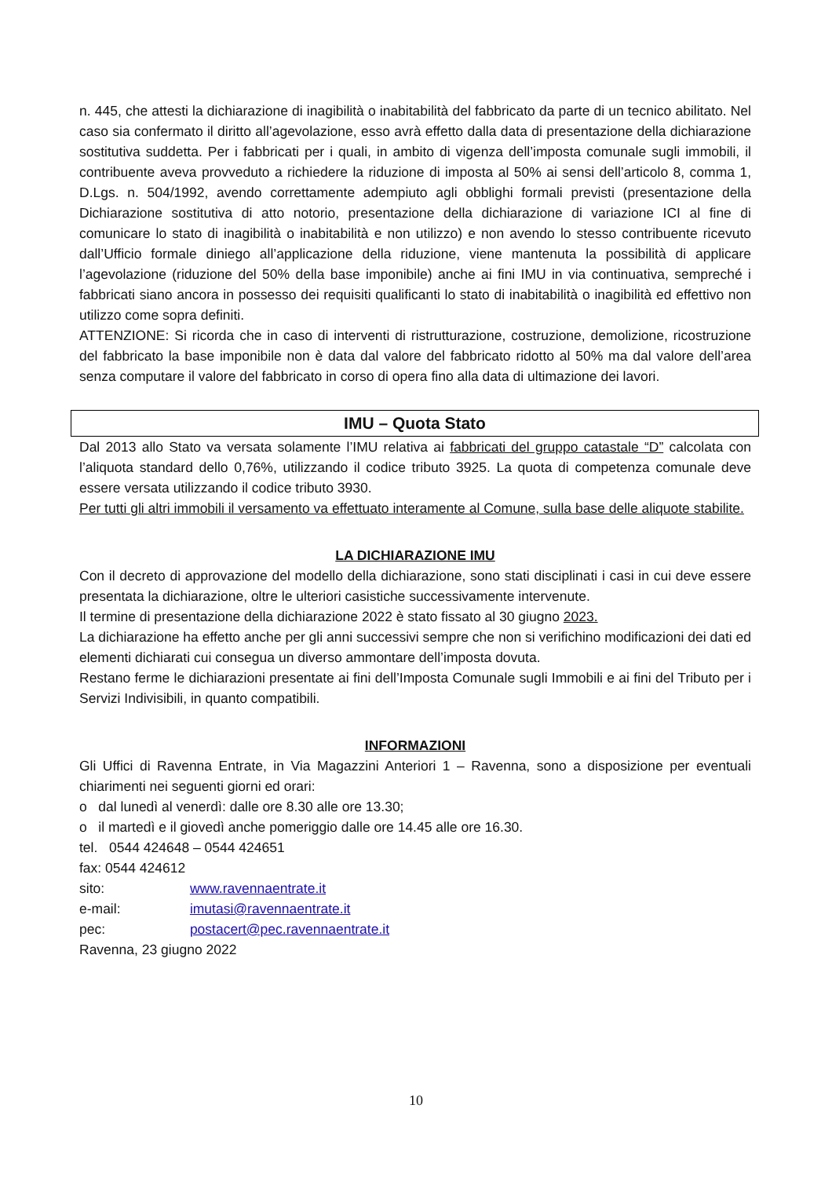n. 445, che attesti la dichiarazione di inagibilità o inabitabilità del fabbricato da parte di un tecnico abilitato. Nel caso sia confermato il diritto all’agevolazione, esso avrà effetto dalla data di presentazione della dichiarazione sostitutiva suddetta. Per i fabbricati per i quali, in ambito di vigenza dell’imposta comunale sugli immobili, il contribuente aveva provveduto a richiedere la riduzione di imposta al 50% ai sensi dell’articolo 8, comma 1, D.Lgs. n. 504/1992, avendo correttamente adempiuto agli obblighi formali previsti (presentazione della Dichiarazione sostitutiva di atto notorio, presentazione della dichiarazione di variazione ICI al fine di comunicare lo stato di inagibilità o inabitabilità e non utilizzo) e non avendo lo stesso contribuente ricevuto dall’Ufficio formale diniego all’applicazione della riduzione, viene mantenuta la possibilità di applicare l’agevolazione (riduzione del 50% della base imponibile) anche ai fini IMU in via continuativa, sempreché i fabbricati siano ancora in possesso dei requisiti qualificanti lo stato di inabitabilità o inagibilità ed effettivo non utilizzo come sopra definiti.
ATTENZIONE: Si ricorda che in caso di interventi di ristrutturazione, costruzione, demolizione, ricostruzione del fabbricato la base imponibile non è data dal valore del fabbricato ridotto al 50% ma dal valore dell’area senza computare il valore del fabbricato in corso di opera fino alla data di ultimazione dei lavori.
IMU – Quota Stato
Dal 2013 allo Stato va versata solamente l’IMU relativa ai fabbricati del gruppo catastale “D” calcolata con l’aliquota standard dello 0,76%, utilizzando il codice tributo 3925. La quota di competenza comunale deve essere versata utilizzando il codice tributo 3930.
Per tutti gli altri immobili il versamento va effettuato interamente al Comune, sulla base delle aliquote stabilite.
LA DICHIARAZIONE IMU
Con il decreto di approvazione del modello della dichiarazione, sono stati disciplinati i casi in cui deve essere presentata la dichiarazione, oltre le ulteriori casistiche successivamente intervenute.
Il termine di presentazione della dichiarazione 2022 è stato fissato al 30 giugno 2023.
La dichiarazione ha effetto anche per gli anni successivi sempre che non si verifichino modificazioni dei dati ed elementi dichiarati cui consegua un diverso ammontare dell’imposta dovuta.
Restano ferme le dichiarazioni presentate ai fini dell’Imposta Comunale sugli Immobili e ai fini del Tributo per i Servizi Indivisibili, in quanto compatibili.
INFORMAZIONI
Gli Uffici di Ravenna Entrate, in Via Magazzini Anteriori 1 – Ravenna, sono a disposizione per eventuali chiarimenti nei seguenti giorni ed orari:
o dal lunedì al venerdì: dalle ore 8.30 alle ore 13.30;
o il martedì e il giovedì anche pomeriggio dalle ore 14.45 alle ore 16.30.
tel. 0544 424648 – 0544 424651
fax: 0544 424612
sito: www.ravennaentrate.it
e-mail: imutasi@ravennaentrate.it
pec: postacert@pec.ravennaentrate.it
Ravenna, 23 giugno 2022
10